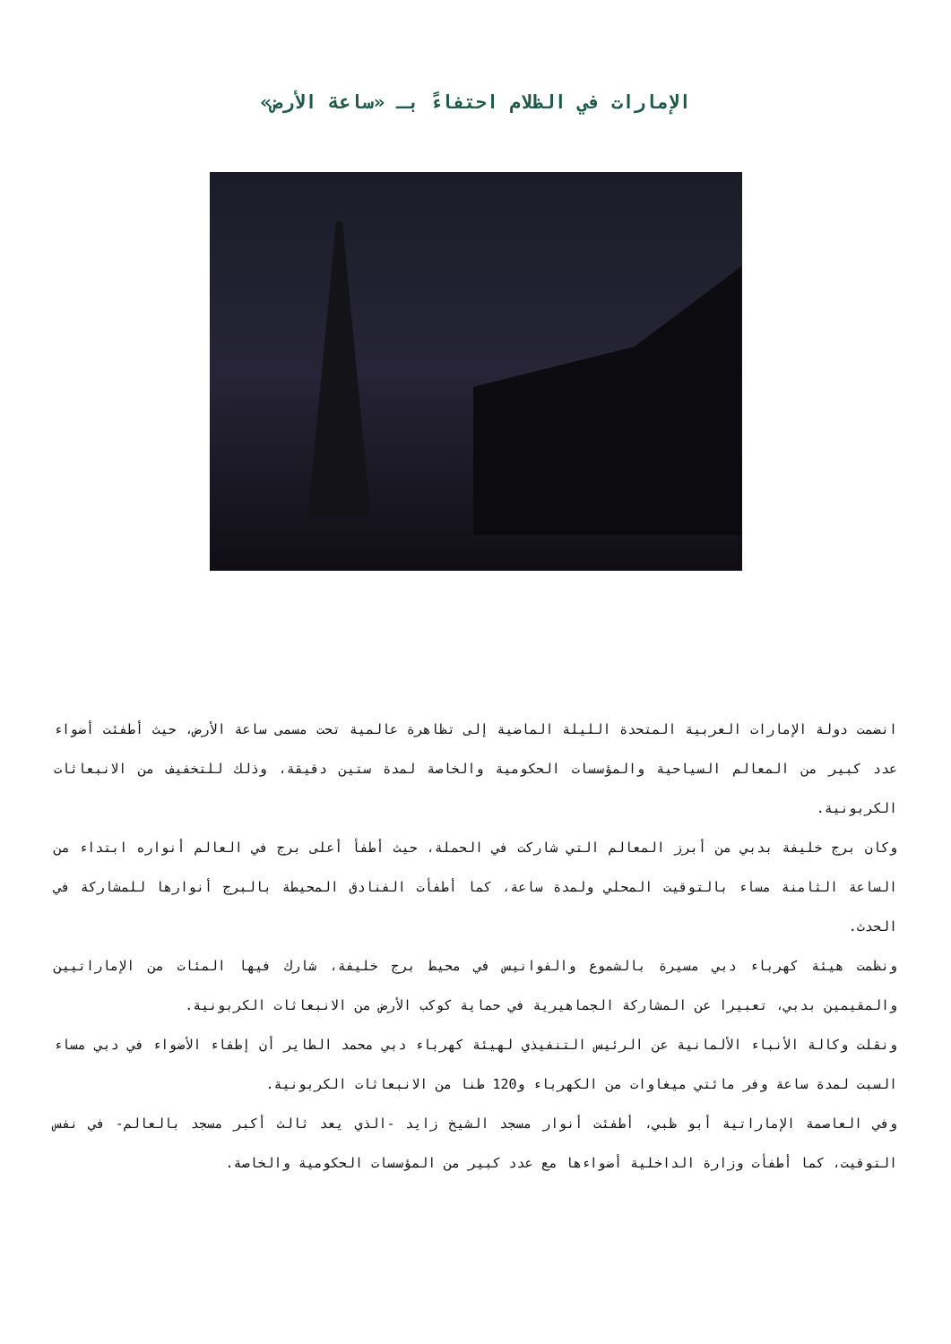الإمارات في الظلام احتفاءً بـ «ساعة الأرض»
انضمت دولة الإمارات العربية المتحدة الليلة الماضية إلى تظاهرة عالمية تحت مسمى ساعة الأرض، حيث أطفئت أضواء عدد كبير من المعالم السياحية والمؤسسات الحكومية والخاصة لمدة ستين دقيقة، وذلك للتخفيف من الانبعاثات الكربونية.
وكان برج خليفة بدبي من أبرز المعالم التي شاركت في الحملة، حيث أطفأ أعلى برج في العالم أنواره ابتداء من الساعة الثامنة مساء بالتوقيت المحلي ولمدة ساعة، كما أطفأت الفنادق المحيطة بالبرج أنوارها للمشاركة في الحدث.
ونظمت هيئة كهرباء دبي مسيرة بالشموع والفوانيس في محيط برج خليفة، شارك فيها المئات من الإماراتيين والمقيمين بدبي، تعبيرا عن المشاركة الجماهيرية في حماية كوكب الأرض من الانبعاثات الكربونية.
ونقلت وكالة الأنباء الألمانية عن الرئيس التنفيذي لهيئة كهرباء دبي محمد الطاير أن إطفاء الأضواء في دبي مساء السبت لمدة ساعة وفر مائتي ميغاوات من الكهرباء و120 طنا من الانبعاثات الكربونية.
وفي العاصمة الإماراتية أبو ظبي، أطفئت أنوار مسجد الشيخ زايد -الذي يعد ثالث أكبر مسجد بالعالم- في نفس التوقيت، كما أطفأت وزارة الداخلية أضواءها مع عدد كبير من المؤسسات الحكومية والخاصة.